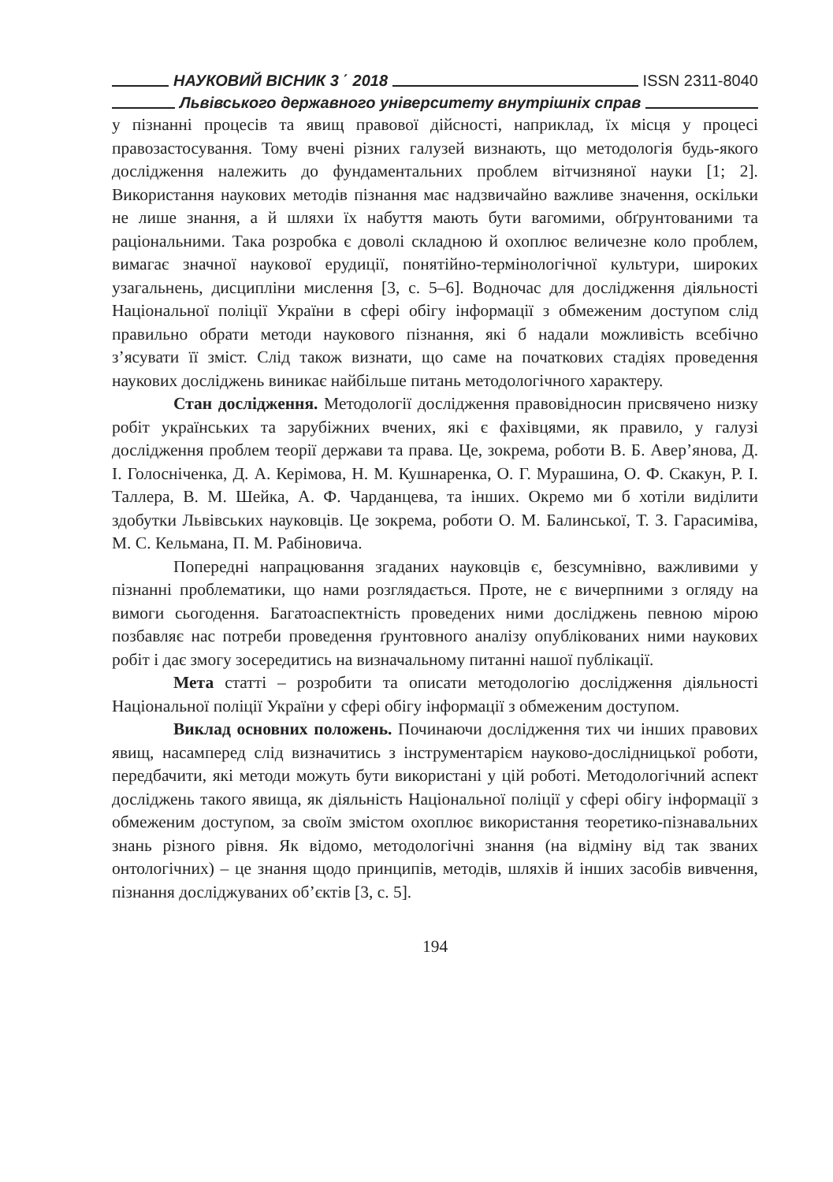НАУКОВИЙ ВІСНИК 3 ΄ 2018 ISSN 2311-8040
Львівського державного університету внутрішніх справ
у пізнанні процесів та явищ правової дійсності, наприклад, їх місця у процесі правозастосування. Тому вчені різних галузей визнають, що методологія будь-якого дослідження належить до фундаментальних проблем вітчизняної науки [1; 2]. Використання наукових методів пізнання має надзвичайно важливе значення, оскільки не лише знання, а й шляхи їх набуття мають бути вагомими, обґрунтованими та раціональними. Така розробка є доволі складною й охоплює величезне коло проблем, вимагає значної наукової ерудиції, понятійно-термінологічної культури, широких узагальнень, дисципліни мислення [3, с. 5–6]. Водночас для дослідження діяльності Національної поліції України в сфері обігу інформації з обмеженим доступом слід правильно обрати методи наукового пізнання, які б надали можливість всебічно з’ясувати її зміст. Слід також визнати, що саме на початкових стадіях проведення наукових досліджень виникає найбільше питань методологічного характеру.
Стан дослідження. Методології дослідження правовідносин присвячено низку робіт українських та зарубіжних вчених, які є фахівцями, як правило, у галузі дослідження проблем теорії держави та права. Це, зокрема, роботи В. Б. Авер’янова, Д. І. Голосніченка, Д. А. Керімова, Н. М. Кушнаренка, О. Г. Мурашина, О. Ф. Скакун, Р. І. Таллера, В. М. Шейка, А. Ф. Чарданцева, та інших. Окремо ми б хотіли виділити здобутки Львівських науковців. Це зокрема, роботи О. М. Балинської, Т. З. Гарасиміва, М. С. Кельмана, П. М. Рабіновича.
Попередні напрацювання згаданих науковців є, безсумнівно, важливими у пізнанні проблематики, що нами розглядається. Проте, не є вичерпними з огляду на вимоги сьогодення. Багатоаспектність проведених ними досліджень певною мірою позбавляє нас потреби проведення ґрунтовного аналізу опублікованих ними наукових робіт і дає змогу зосередитись на визначальному питанні нашої публікації.
Мета статті – розробити та описати методологію дослідження діяльності Національної поліції України у сфері обігу інформації з обмеженим доступом.
Виклад основних положень. Починаючи дослідження тих чи інших правових явищ, насамперед слід визначитись з інструментарієм науково-дослідницької роботи, передбачити, які методи можуть бути використані у цій роботі. Методологічний аспект досліджень такого явища, як діяльність Національної поліції у сфері обігу інформації з обмеженим доступом, за своїм змістом охоплює використання теоретико-пізнавальних знань різного рівня. Як відомо, методологічні знання (на відміну від так званих онтологічних) – це знання щодо принципів, методів, шляхів й інших засобів вивчення, пізнання досліджуваних об’єктів [3, с. 5].
194